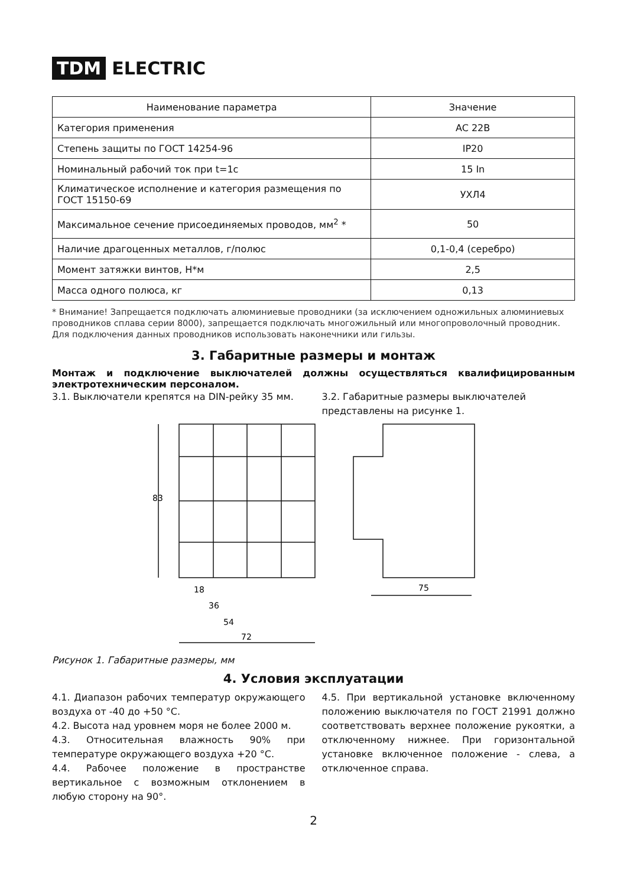TDM ELECTRIC
| Наименование параметра | Значение |
| --- | --- |
| Категория применения | AC 22B |
| Степень защиты по ГОСТ 14254-96 | IP20 |
| Номинальный рабочий ток при t=1с | 15 In |
| Климатическое исполнение и категория размещения по ГОСТ 15150-69 | УХЛ4 |
| Максимальное сечение присоединяемых проводов, мм<sup>2</sup> * | 50 |
| Наличие драгоценных металлов, г/полюс | 0,1-0,4 (серебро) |
| Момент затяжки винтов, Н*м | 2,5 |
| Масса одного полюса, кг | 0,13 |
* Внимание! Запрещается подключать алюминиевые проводники (за исключением одножильных алюминиевых проводников сплава серии 8000), запрещается подключать многожильный или многопроволочный проводник. Для подключения данных проводников использовать наконечники или гильзы.
3. Габаритные размеры и монтаж
Монтаж и подключение выключателей должны осуществляться квалифицированным электротехническим персоналом.
3.1. Выключатели крепятся на DIN-рейку 35 мм.
3.2. Габаритные размеры выключателей представлены на рисунке 1.
83
18
36
54
72
75
Рисунок 1. Габаритные размеры, мм
4. Условия эксплуатации
4.1. Диапазон рабочих температур окружающего воздуха от -40 до +50 °С.
4.2. Высота над уровнем моря не более 2000 м.
4.3. Относительная влажность 90% при температуре окружающего воздуха +20 °С.
4.4. Рабочее положение в пространстве вертикальное с возможным отклонением в любую сторону на 90°.
4.5. При вертикальной установке включенному положению выключателя по ГОСТ 21991 должно соответствовать верхнее положение рукоятки, а отключенному нижнее. При горизонтальной установке включенное положение - слева, а отключенное справа.
2